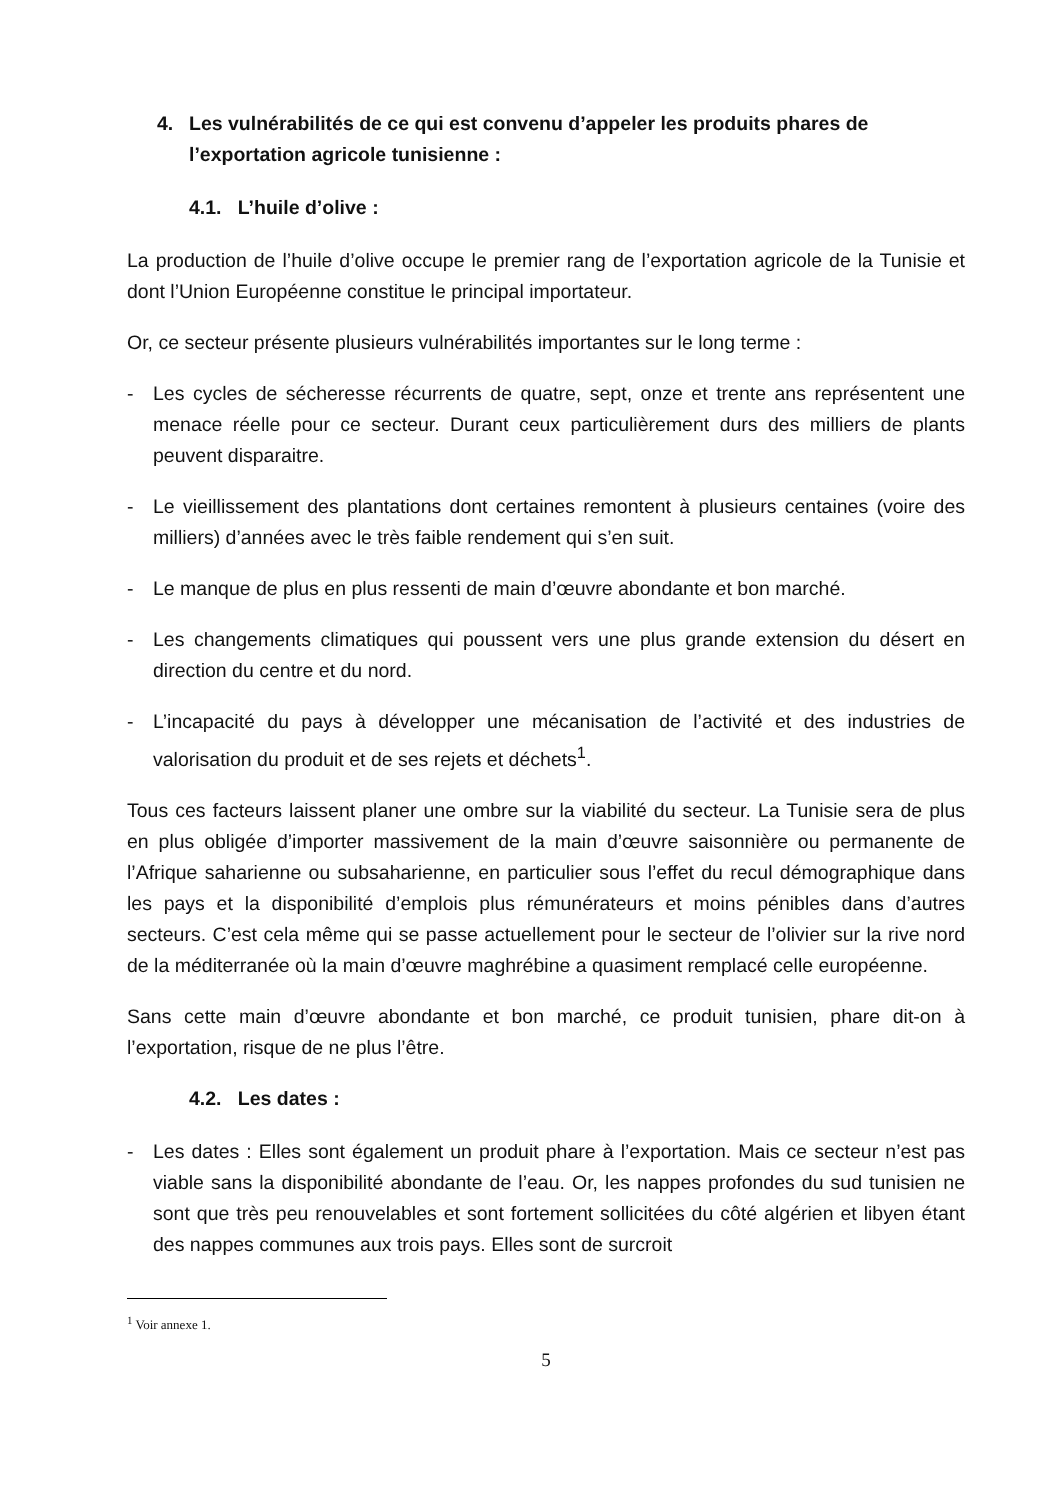4. Les vulnérabilités de ce qui est convenu d’appeler les produits phares de l’exportation agricole tunisienne :
4.1. L’huile d’olive :
La production de l’huile d’olive occupe le premier rang de l’exportation agricole de la Tunisie et dont l’Union Européenne constitue le principal importateur.
Or, ce secteur présente plusieurs vulnérabilités importantes sur le long terme :
- Les cycles de sécheresse récurrents de quatre, sept, onze et trente ans représentent une menace réelle pour ce secteur. Durant ceux particulièrement durs des milliers de plants peuvent disparaitre.
- Le vieillissement des plantations dont certaines remontent à plusieurs centaines (voire des milliers) d’années avec le très faible rendement qui s’en suit.
- Le manque de plus en plus ressenti de main d’œuvre abondante et bon marché.
- Les changements climatiques qui poussent vers une plus grande extension du désert en direction du centre et du nord.
- L’incapacité du pays à développer une mécanisation de l’activité et des industries de valorisation du produit et de ses rejets et déchets<sup>1</sup>.
Tous ces facteurs laissent planer une ombre sur la viabilité du secteur. La Tunisie sera de plus en plus obligée d’importer massivement de la main d’œuvre saisonnière ou permanente de l’Afrique saharienne ou subsaharienne, en particulier sous l’effet du recul démographique dans les pays et la disponibilité d’emplois plus rémunérateurs et moins pénibles dans d’autres secteurs. C’est cela même qui se passe actuellement pour le secteur de l’olivier sur la rive nord de la méditerranée où la main d’œuvre maghrébine a quasiment remplacé celle européenne.
Sans cette main d’œuvre abondante et bon marché, ce produit tunisien, phare dit-on à l’exportation, risque de ne plus l’être.
4.2. Les dates :
- Les dates : Elles sont également un produit phare à l’exportation. Mais ce secteur n’est pas viable sans la disponibilité abondante de l’eau. Or, les nappes profondes du sud tunisien ne sont que très peu renouvelables et sont fortement sollicitées du côté algérien et libyen étant des nappes communes aux trois pays. Elles sont de surcroit
<sup>1</sup> Voir annexe 1.
5